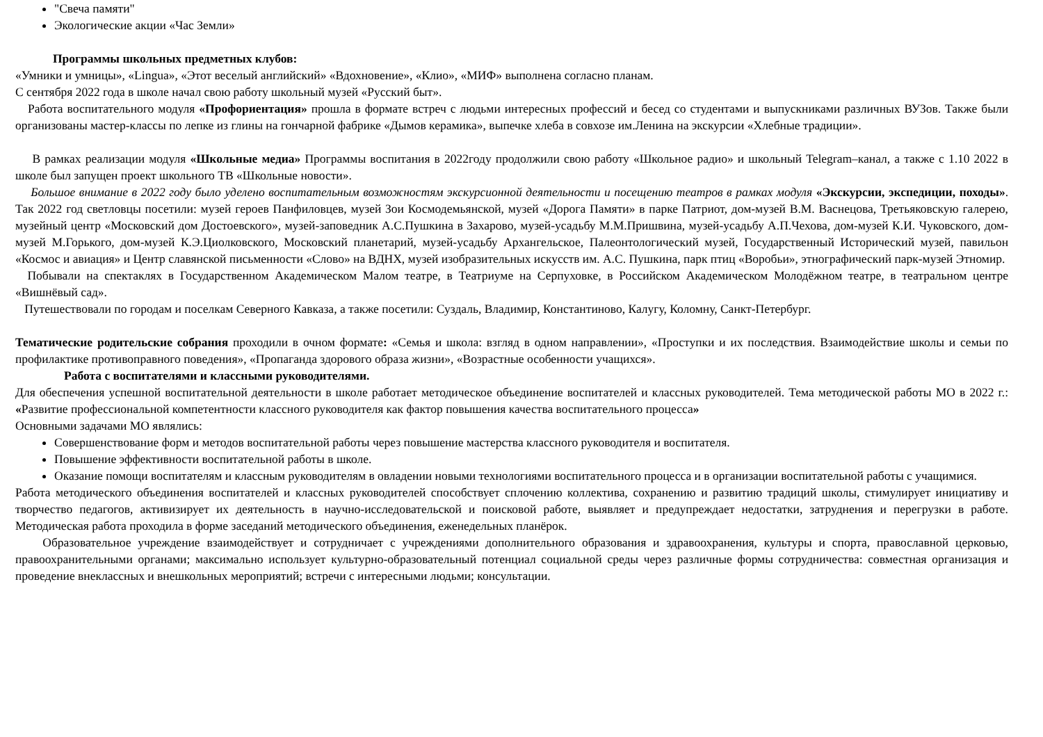"Свеча памяти"
Экологические акции «Час Земли»
Программы школьных предметных клубов:
«Умники и умницы», «Lingua», «Этот веселый английский» «Вдохновение», «Клио», «МИФ» выполнена согласно планам.
С сентября 2022 года в школе начал свою работу школьный музей «Русский быт».
Работа воспитательного модуля «Профориентация» прошла в формате встреч с людьми интересных профессий и бесед со студентами и выпускниками различных ВУЗов. Также были организованы мастер-классы по лепке из глины на гончарной фабрике «Дымов керамика», выпечке хлеба в совхозе им.Ленина на экскурсии «Хлебные традиции».
В рамках реализации модуля «Школьные медиа» Программы воспитания в 2022году продолжили свою работу «Школьное радио» и школьный Telegram–канал, а также с 1.10 2022 в школе был запущен проект школьного ТВ «Школьные новости».
Большое внимание в 2022 году было уделено воспитательным возможностям экскурсионной деятельности и посещению театров в рамках модуля «Экскурсии, экспедиции, походы». Так 2022 год светловцы посетили: музей героев Панфиловцев, музей Зои Космодемьянской, музей «Дорога Памяти» в парке Патриот, дом-музей В.М. Васнецова, Третьяковскую галерею, музейный центр «Московский дом Достоевского», музей-заповедник А.С.Пушкина в Захарово, музей-усадьбу М.М.Пришвина, музей-усадьбу А.П.Чехова, дом-музей К.И. Чуковского, дом-музей М.Горького, дом-музей К.Э.Циолковского, Московский планетарий, музей-усадьбу Архангельское, Палеонтологический музей, Государственный Исторический музей, павильон «Космос и авиация» и Центр славянской письменности «Слово» на ВДНХ, музей изобразительных искусств им. А.С. Пушкина, парк птиц «Воробьи», этнографический парк-музей Этномир.
Побывали на спектаклях в Государственном Академическом Малом театре, в Театриуме на Серпуховке, в Российском Академическом Молодёжном театре, в театральном центре «Вишнёвый сад».
Путешествовали по городам и поселкам Северного Кавказа, а также посетили: Суздаль, Владимир, Константиново, Калугу, Коломну, Санкт-Петербург.
Тематические родительские собрания проходили в очном формате: «Семья и школа: взгляд в одном направлении», «Проступки и их последствия. Взаимодействие школы и семьи по профилактике противоправного поведения», «Пропаганда здорового образа жизни», «Возрастные особенности учащихся».
Работа с воспитателями и классными руководителями.
Для обеспечения успешной воспитательной деятельности в школе работает методическое объединение воспитателей и классных руководителей. Тема методической работы МО в 2022 г.: «Развитие профессиональной компетентности классного руководителя как фактор повышения качества воспитательного процесса»
Основными задачами МО являлись:
Совершенствование форм и методов воспитательной работы через повышение мастерства классного руководителя и воспитателя.
Повышение эффективности воспитательной работы в школе.
Оказание помощи воспитателям и классным руководителям в овладении новыми технологиями воспитательного процесса и в организации воспитательной работы с учащимися.
Работа методического объединения воспитателей и классных руководителей способствует сплочению коллектива, сохранению и развитию традиций школы, стимулирует инициативу и творчество педагогов, активизирует их деятельность в научно-исследовательской и поисковой работе, выявляет и предупреждает недостатки, затруднения и перегрузки в работе. Методическая работа проходила в форме заседаний методического объединения, еженедельных планёрок.
Образовательное учреждение взаимодействует и сотрудничает с учреждениями дополнительного образования и здравоохранения, культуры и спорта, православной церковью, правоохранительными органами; максимально использует культурно-образовательный потенциал социальной среды через различные формы сотрудничества: совместная организация и проведение внеклассных и внешкольных мероприятий; встречи с интересными людьми; консультации.